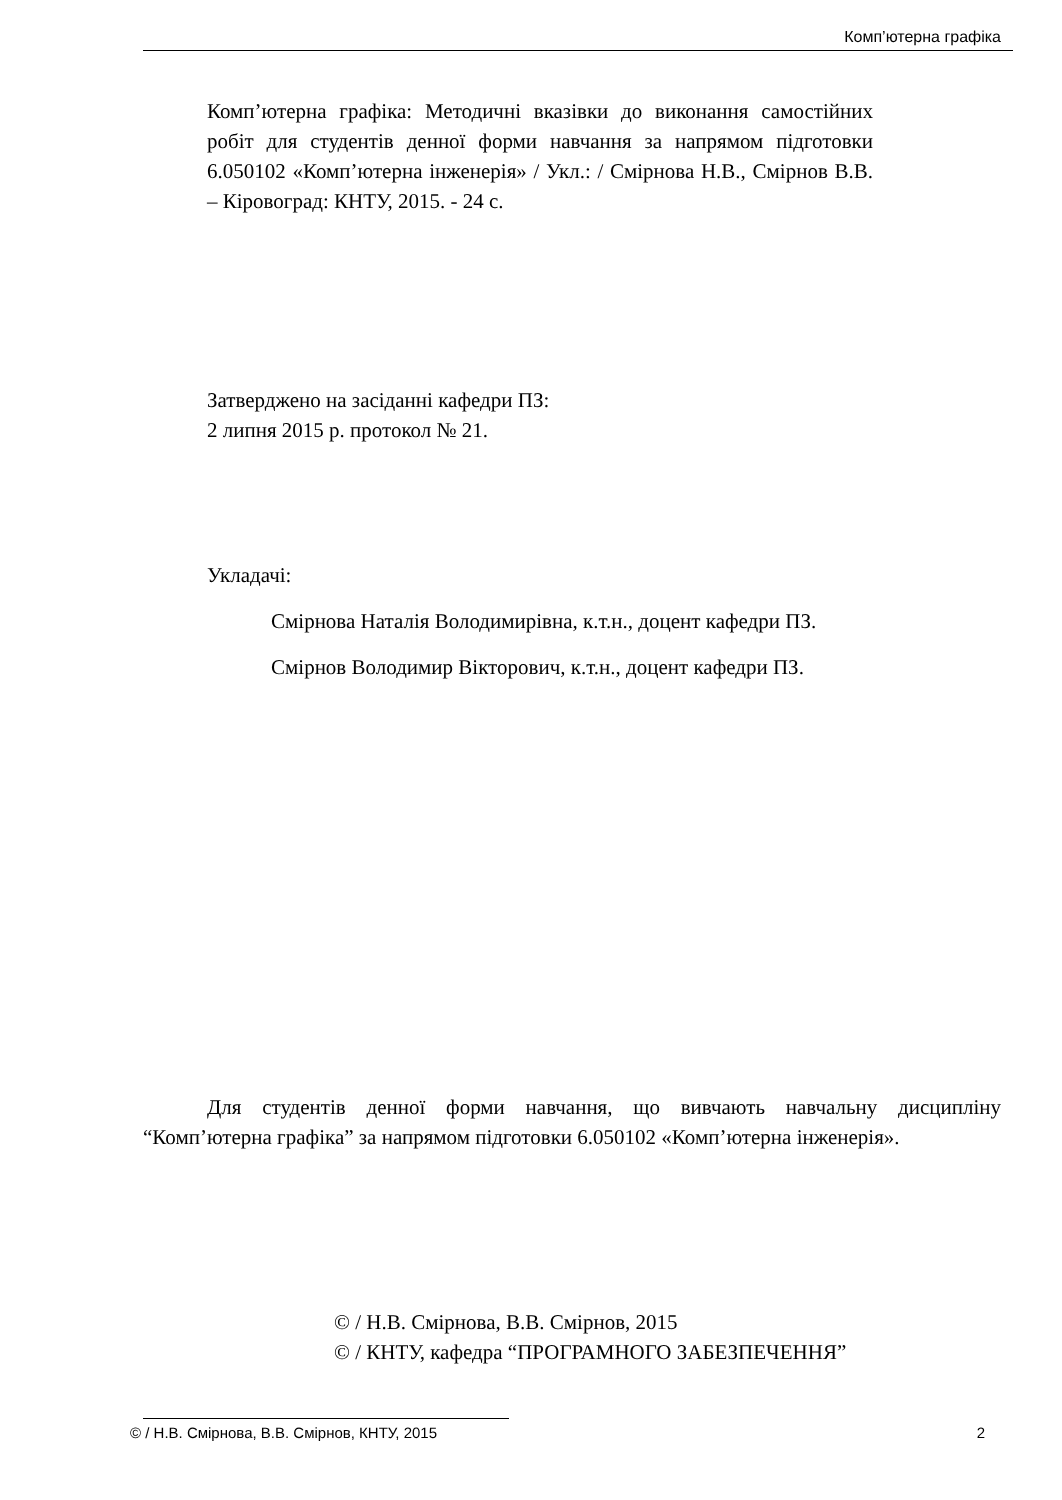Комп’ютерна графіка
Комп’ютерна графіка: Методичні вказівки до виконання самостійних робіт для студентів денної форми навчання за напрямом підготовки 6.050102 «Комп’ютерна інженерія» / Укл.: / Смірнова Н.В., Смірнов В.В. – Кіровоград: КНТУ, 2015. - 24 с.
Затверджено на засіданні кафедри ПЗ:
2 липня 2015 р. протокол № 21.
Укладачі:
Смірнова Наталія Володимирівна, к.т.н., доцент кафедри ПЗ.
Смірнов Володимир Вікторович, к.т.н., доцент кафедри ПЗ.
Для студентів денної форми навчання, що вивчають навчальну дисципліну “Комп’ютерна графіка” за напрямом підготовки 6.050102 «Комп’ютерна інженерія».
© / Н.В. Смірнова, В.В. Смірнов, 2015
© / КНТУ, кафедра “ПРОГРАМНОГО ЗАБЕЗПЕЧЕННЯ”
© / Н.В. Смірнова, В.В. Смірнов, КНТУ, 2015 2